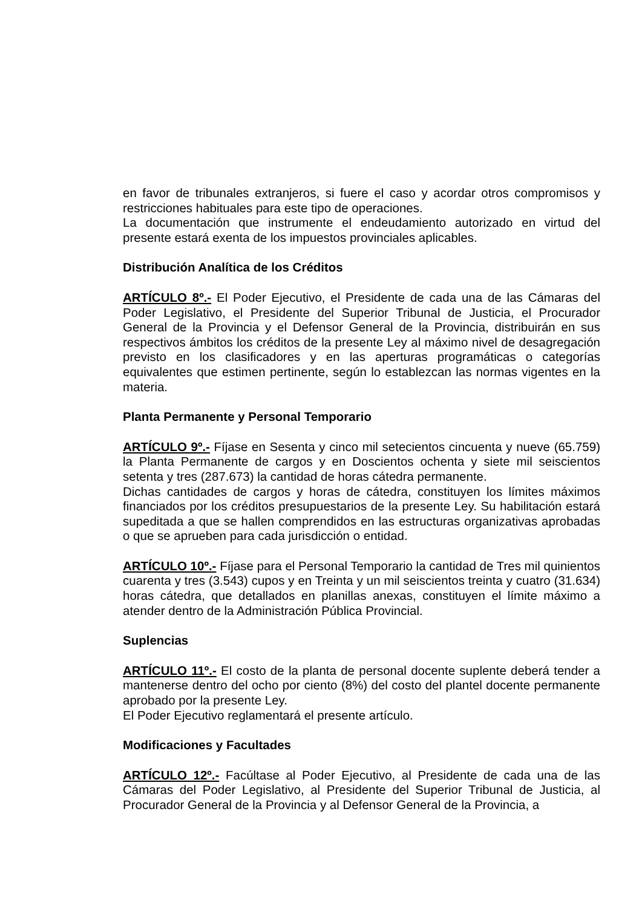en favor de tribunales extranjeros, si fuere el caso y acordar otros compromisos y restricciones habituales para este tipo de operaciones.
La documentación que instrumente el endeudamiento autorizado en virtud del presente estará exenta de los impuestos provinciales aplicables.
Distribución Analítica de los Créditos
ARTÍCULO 8º.- El Poder Ejecutivo, el Presidente de cada una de las Cámaras del Poder Legislativo, el Presidente del Superior Tribunal de Justicia, el Procurador General de la Provincia y el Defensor General de la Provincia, distribuirán en sus respectivos ámbitos los créditos de la presente Ley al máximo nivel de desagregación previsto en los clasificadores y en las aperturas programáticas o categorías equivalentes que estimen pertinente, según lo establezcan las normas vigentes en la materia.
Planta Permanente y Personal Temporario
ARTÍCULO 9º.- Fíjase en Sesenta y cinco mil setecientos cincuenta y nueve (65.759) la Planta Permanente de cargos y en Doscientos ochenta y siete mil seiscientos setenta y tres (287.673) la cantidad de horas cátedra permanente.
Dichas cantidades de cargos y horas de cátedra, constituyen los límites máximos financiados por los créditos presupuestarios de la presente Ley. Su habilitación estará supeditada a que se hallen comprendidos en las estructuras organizativas aprobadas o que se aprueben para cada jurisdicción o entidad.
ARTÍCULO 10º.- Fíjase para el Personal Temporario la cantidad de Tres mil quinientos cuarenta y tres (3.543) cupos y en Treinta y un mil seiscientos treinta y cuatro (31.634) horas cátedra, que detallados en planillas anexas, constituyen el límite máximo a atender dentro de la Administración Pública Provincial.
Suplencias
ARTÍCULO 11º.- El costo de la planta de personal docente suplente deberá tender a mantenerse dentro del ocho por ciento (8%) del costo del plantel docente permanente aprobado por la presente Ley.
El Poder Ejecutivo reglamentará el presente artículo.
Modificaciones y Facultades
ARTÍCULO 12º.- Facúltase al Poder Ejecutivo, al Presidente de cada una de las Cámaras del Poder Legislativo, al Presidente del Superior Tribunal de Justicia, al Procurador General de la Provincia y al Defensor General de la Provincia, a